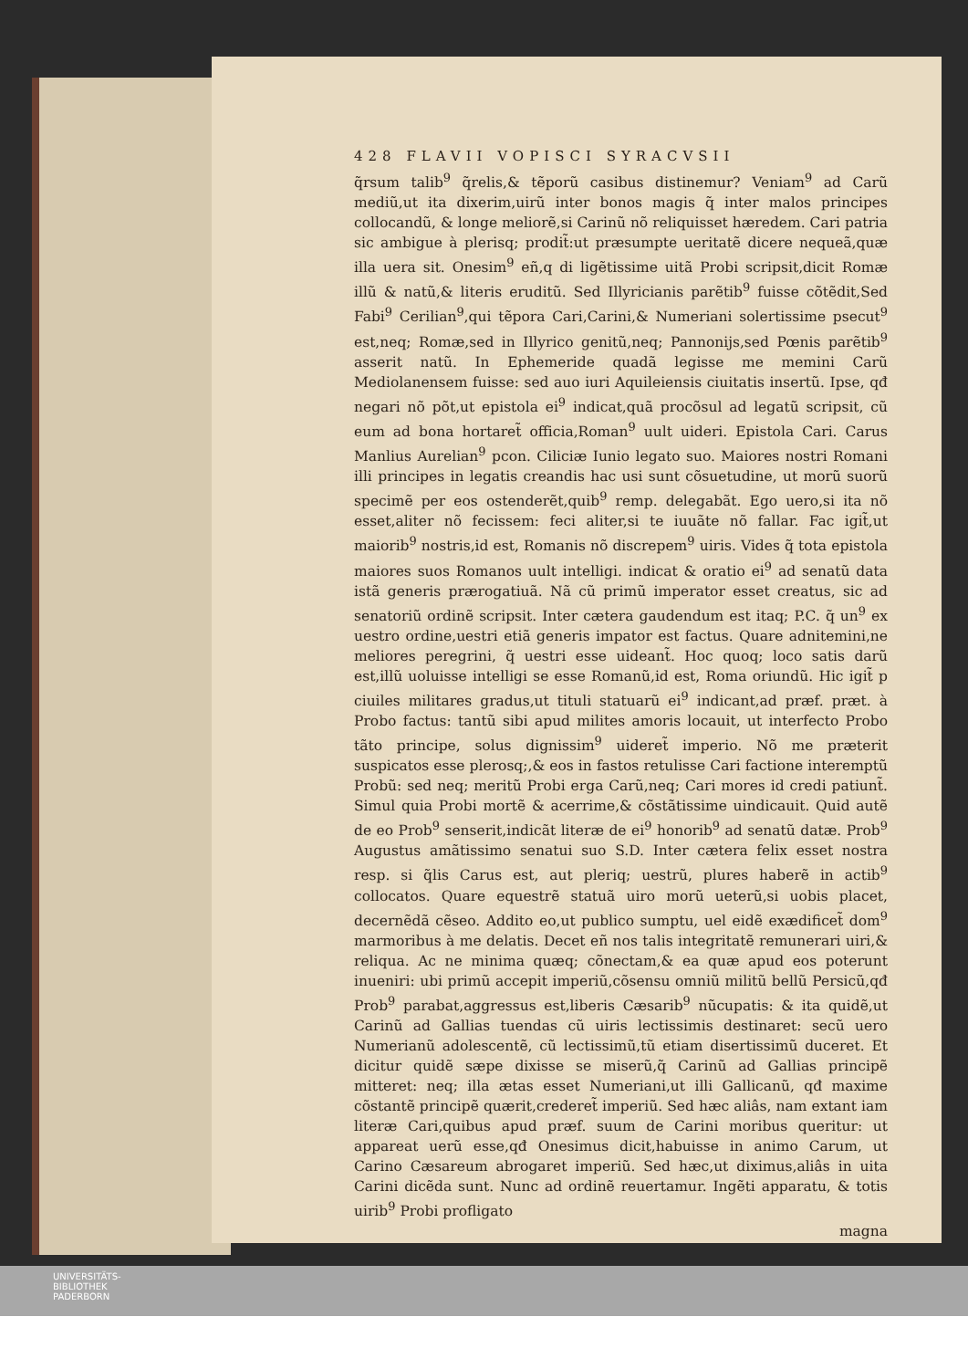428 FLAVII VOPISCI SYRACVSII
q̃rsum talib<sup>9</sup> q̃relis,& tẽporũ casibus distinemur? Veniam<sup>9</sup> ad Carũ mediũ,ut ita dixerim,uirũ inter bonos magis q̃ inter malos principes collocandũ, & longe meliorẽ,si Carinũ nõ reliquisset hæredem. Cari patria sic ambigue à plerisq; prodit̃:ut præsumpte ueritatẽ dicere nequeã,quæ illa uera sit. Onesim<sup>9</sup> eñ,q di ligẽtissime uitã Probi scripsit,dicit Romæ illũ & natũ,& literis eruditũ. Sed Illyricianis parẽtib<sup>9</sup> fuisse cõtẽdit,Sed Fabi<sup>9</sup> Cerilian<sup>9</sup>,qui tẽpora Cari,Carini,& Numeriani solertissime psecut<sup>9</sup> est,neq; Romæ,sed in Illyrico genitũ,neq; Pannonijs,sed Pœnis parẽtib<sup>9</sup> asserit natũ. In Ephemeride quadã legisse me memini Carũ Mediolanensem fuisse: sed auo iuri Aquileiensis ciuitatis insertũ. Ipse, qđ negari nõ põt,ut epistola ei<sup>9</sup> indicat,quã procõsul ad legatũ scripsit, cũ eum ad bona hortaret̃ officia,Roman<sup>9</sup> uult uideri. Epistola Cari. Carus Manlius Aurelian<sup>9</sup> pcon. Ciliciæ Iunio legato suo. Maiores nostri Romani illi principes in legatis creandis hac usi sunt cõsuetudine, ut morũ suorũ specimẽ per eos ostenderẽt,quib<sup>9</sup> remp. delegabãt. Ego uero,si ita nõ esset,aliter nõ fecissem: feci aliter,si te iuuãte nõ fallar. Fac igit̃,ut maiorib<sup>9</sup> nostris,id est, Romanis nõ discrepem<sup>9</sup> uiris. Vides q̃ tota epistola maiores suos Romanos uult intelligi. indicat & oratio ei<sup>9</sup> ad senatũ data istã generis prærogatiuã. Nã cũ primũ imperator esset creatus, sic ad senatoriũ ordinẽ scripsit. Inter cætera gaudendum est itaq; P.C. q̃ un<sup>9</sup> ex uestro ordine,uestri etiã generis impator est factus. Quare adnitemini,ne meliores peregrini, q̃ uestri esse uideant̃. Hoc quoq; loco satis darũ est,illũ uoluisse intelligi se esse Romanũ,id est, Roma oriundũ. Hic igit̃ p ciuiles militares gradus,ut tituli statuarũ ei<sup>9</sup> indicant,ad præf. præt. à Probo factus: tantũ sibi apud milites amoris locauit, ut interfecto Probo tãto principe, solus dignissim<sup>9</sup> uideret̃ imperio. Nõ me præterit suspicatos esse plerosq;,& eos in fastos retulisse Cari factione interemptũ Probũ: sed neq; meritũ Probi erga Carũ,neq; Cari mores id credi patiunt̃. Simul quia Probi mortẽ & acerrime,& cõstãtissime uindicauit. Quid autẽ de eo Prob<sup>9</sup> senserit,indicãt literæ de ei<sup>9</sup> honorib<sup>9</sup> ad senatũ datæ. Prob<sup>9</sup> Augustus amãtissimo senatui suo S.D. Inter cætera felix esset nostra resp. si q̃lis Carus est, aut pleriq; uestrũ, plures haberẽ in actib<sup>9</sup> collocatos. Quare equestrẽ statuã uiro morũ ueterũ,si uobis placet, decernẽdã cẽseo. Addito eo,ut publico sumptu, uel eidẽ exædificet̃ dom<sup>9</sup> marmoribus à me delatis. Decet eñ nos talis integritatẽ remunerari uiri,& reliqua. Ac ne minima quæq; cõnectam,& ea quæ apud eos poterunt inueniri: ubi primũ accepit imperiũ,cõsensu omniũ militũ bellũ Persicũ,qđ Prob<sup>9</sup> parabat,aggressus est,liberis Cæsarib<sup>9</sup> nũcupatis: & ita quidẽ,ut Carinũ ad Gallias tuendas cũ uiris lectissimis destinaret: secũ uero Numerianũ adolescentẽ, cũ lectissimũ,tũ etiam disertissimũ duceret. Et dicitur quidẽ sæpe dixisse se miserũ,q̃ Carinũ ad Gallias principẽ mitteret: neq; illa ætas esset Numeriani,ut illi Gallicanũ, qđ maxime cõstantẽ principẽ quærit,crederet̃ imperiũ. Sed hæc aliâs, nam extant iam literæ Cari,quibus apud præf. suum de Carini moribus queritur: ut appareat uerũ esse,qđ Onesimus dicit,habuisse in animo Carum, ut Carino Cæsareum abrogaret imperiũ. Sed hæc,ut diximus,aliâs in uita Carini dicẽda sunt. Nunc ad ordinẽ reuertamur. Ingẽti apparatu, & totis uirib<sup>9</sup> Probi profligato
magna
UNIVERSITÄTS-
BIBLIOTHEK
PADERBORN